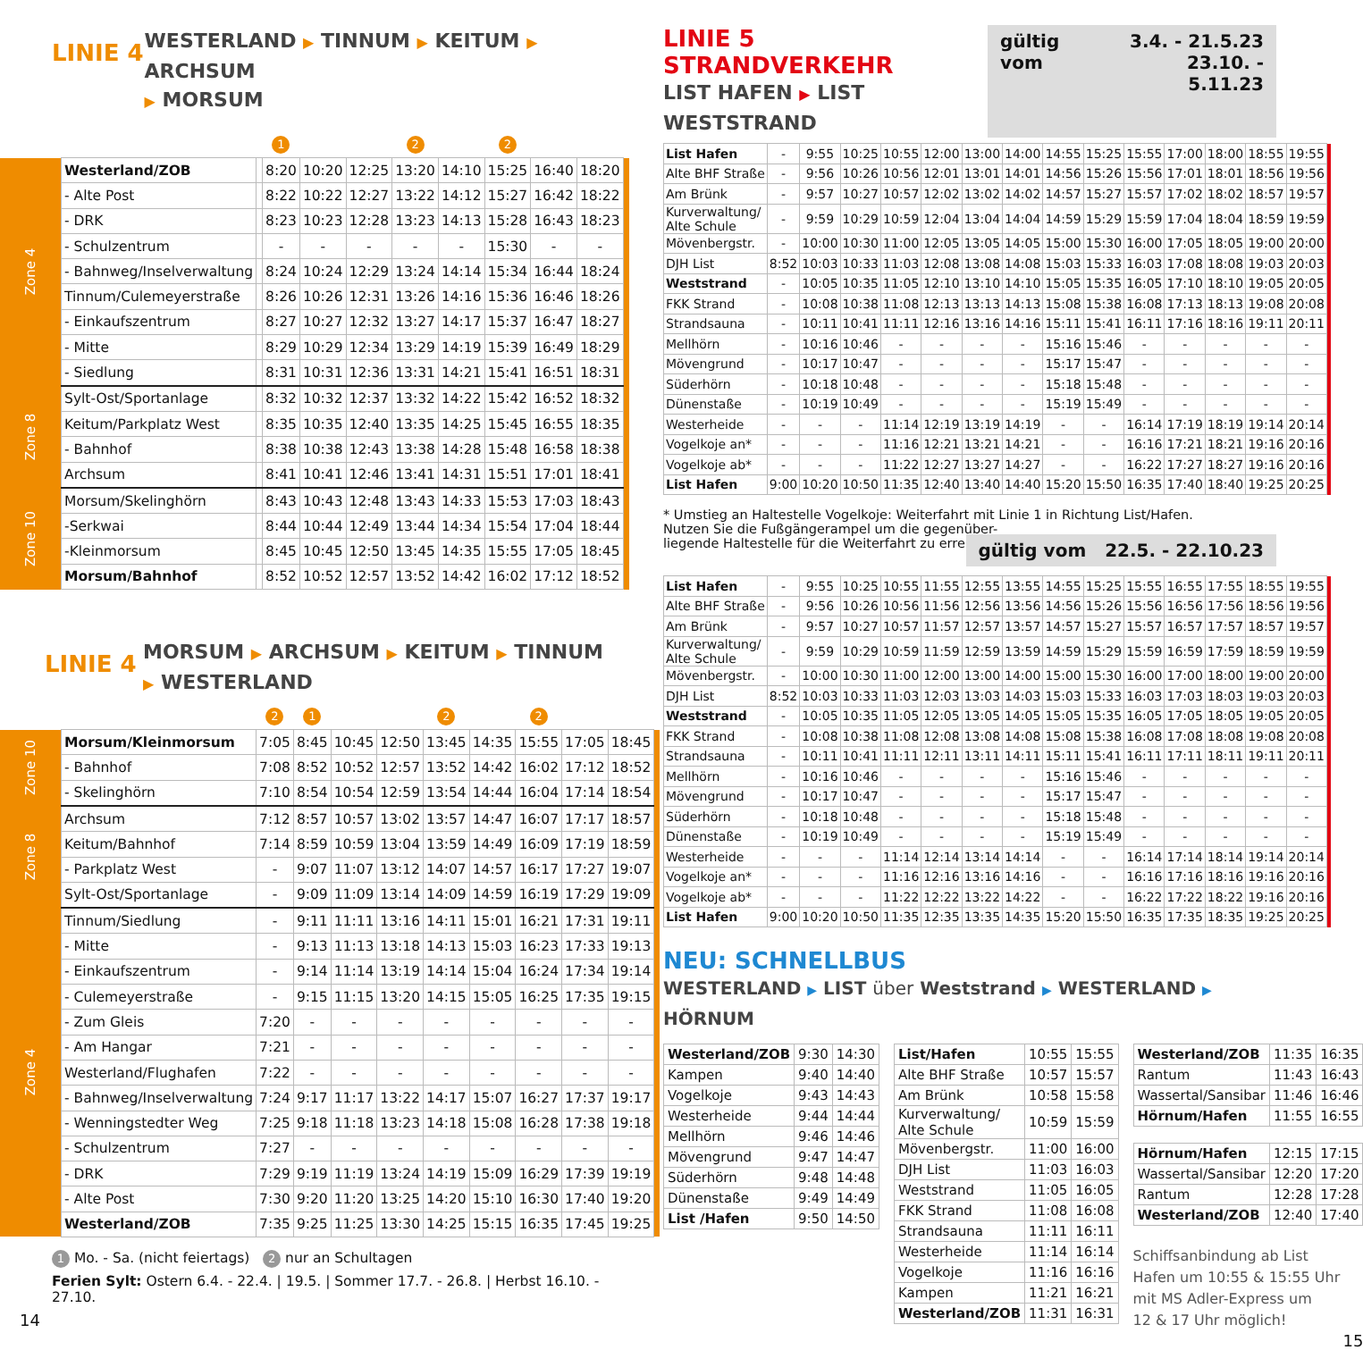LINIE 4
WESTERLAND ▶ TINNUM ▶ KEITUM ▶ ARCHSUM
▶ MORSUM
| | | | 1 | | | 2 | | 2 | | | |
| Zone 4 | Westerland/ZOB | | 8:20 | 10:20 | 12:25 | 13:20 | 14:10 | 15:25 | 16:40 | 18:20 | |
| | - Alte Post | | 8:22 | 10:22 | 12:27 | 13:22 | 14:12 | 15:27 | 16:42 | 18:22 | |
| | - DRK | | 8:23 | 10:23 | 12:28 | 13:23 | 14:13 | 15:28 | 16:43 | 18:23 | |
| | - Schulzentrum | | - | - | - | - | - | 15:30 | - | - | |
| | - Bahnweg/Inselverwaltung | | 8:24 | 10:24 | 12:29 | 13:24 | 14:14 | 15:34 | 16:44 | 18:24 | |
| | Tinnum/Culemeyerstraße | | 8:26 | 10:26 | 12:31 | 13:26 | 14:16 | 15:36 | 16:46 | 18:26 | |
| | - Einkaufszentrum | | 8:27 | 10:27 | 12:32 | 13:27 | 14:17 | 15:37 | 16:47 | 18:27 | |
| | - Mitte | | 8:29 | 10:29 | 12:34 | 13:29 | 14:19 | 15:39 | 16:49 | 18:29 | |
| | - Siedlung | | 8:31 | 10:31 | 12:36 | 13:31 | 14:21 | 15:41 | 16:51 | 18:31 | |
| Zone 8 | Sylt-Ost/Sportanlage | | 8:32 | 10:32 | 12:37 | 13:32 | 14:22 | 15:42 | 16:52 | 18:32 | |
| | Keitum/Parkplatz West | | 8:35 | 10:35 | 12:40 | 13:35 | 14:25 | 15:45 | 16:55 | 18:35 | |
| | - Bahnhof | | 8:38 | 10:38 | 12:43 | 13:38 | 14:28 | 15:48 | 16:58 | 18:38 | |
| | Archsum | | 8:41 | 10:41 | 12:46 | 13:41 | 14:31 | 15:51 | 17:01 | 18:41 | |
| Zone 10 | Morsum/Skelinghörn | | 8:43 | 10:43 | 12:48 | 13:43 | 14:33 | 15:53 | 17:03 | 18:43 | |
| | -Serkwai | | 8:44 | 10:44 | 12:49 | 13:44 | 14:34 | 15:54 | 17:04 | 18:44 | |
| | -Kleinmorsum | | 8:45 | 10:45 | 12:50 | 13:45 | 14:35 | 15:55 | 17:05 | 18:45 | |
| | Morsum/Bahnhof | | 8:52 | 10:52 | 12:57 | 13:52 | 14:42 | 16:02 | 17:12 | 18:52 | |
LINIE 4
MORSUM ▶ ARCHSUM ▶ KEITUM ▶ TINNUM
▶ WESTERLAND
| | | 2 | 1 | | | 2 | | 2 | | | |
| Zone 10 | Morsum/Kleinmorsum | 7:05 | 8:45 | 10:45 | 12:50 | 13:45 | 14:35 | 15:55 | 17:05 | 18:45 | |
| | - Bahnhof | 7:08 | 8:52 | 10:52 | 12:57 | 13:52 | 14:42 | 16:02 | 17:12 | 18:52 | |
| | - Skelinghörn | 7:10 | 8:54 | 10:54 | 12:59 | 13:54 | 14:44 | 16:04 | 17:14 | 18:54 | |
| Zone 8 | Archsum | 7:12 | 8:57 | 10:57 | 13:02 | 13:57 | 14:47 | 16:07 | 17:17 | 18:57 | |
| | Keitum/Bahnhof | 7:14 | 8:59 | 10:59 | 13:04 | 13:59 | 14:49 | 16:09 | 17:19 | 18:59 | |
| | - Parkplatz West | - | 9:07 | 11:07 | 13:12 | 14:07 | 14:57 | 16:17 | 17:27 | 19:07 | |
| | Sylt-Ost/Sportanlage | - | 9:09 | 11:09 | 13:14 | 14:09 | 14:59 | 16:19 | 17:29 | 19:09 | |
| Zone 4 | Tinnum/Siedlung | - | 9:11 | 11:11 | 13:16 | 14:11 | 15:01 | 16:21 | 17:31 | 19:11 | |
| | - Mitte | - | 9:13 | 11:13 | 13:18 | 14:13 | 15:03 | 16:23 | 17:33 | 19:13 | |
| | - Einkaufszentrum | - | 9:14 | 11:14 | 13:19 | 14:14 | 15:04 | 16:24 | 17:34 | 19:14 | |
| | - Culemeyerstraße | - | 9:15 | 11:15 | 13:20 | 14:15 | 15:05 | 16:25 | 17:35 | 19:15 | |
| | - Zum Gleis | 7:20 | - | - | - | - | - | - | - | - | |
| | - Am Hangar | 7:21 | - | - | - | - | - | - | - | - | |
| | Westerland/Flughafen | 7:22 | - | - | - | - | - | - | - | - | |
| | - Bahnweg/Inselverwaltung | 7:24 | 9:17 | 11:17 | 13:22 | 14:17 | 15:07 | 16:27 | 17:37 | 19:17 | |
| | - Wenningstedter Weg | 7:25 | 9:18 | 11:18 | 13:23 | 14:18 | 15:08 | 16:28 | 17:38 | 19:18 | |
| | - Schulzentrum | 7:27 | - | - | - | - | - | - | - | - | |
| | - DRK | 7:29 | 9:19 | 11:19 | 13:24 | 14:19 | 15:09 | 16:29 | 17:39 | 19:19 | |
| | - Alte Post | 7:30 | 9:20 | 11:20 | 13:25 | 14:20 | 15:10 | 16:30 | 17:40 | 19:20 | |
| | Westerland/ZOB | 7:35 | 9:25 | 11:25 | 13:30 | 14:25 | 15:15 | 16:35 | 17:45 | 19:25 | |
1 Mo. - Sa. (nicht feiertags) 2 nur an Schultagen
Ferien Sylt: Ostern 6.4. - 22.4. | 19.5. | Sommer 17.7. - 26.8. | Herbst 16.10. - 27.10.
14
LINIE 5 STRANDVERKEHR
LIST HAFEN ▶ LIST WESTSTRAND
gültig vom 3.4. - 21.5.23
23.10. - 5.11.23
| List Hafen | - | 9:55 | 10:25 | 10:55 | 12:00 | 13:00 | 14:00 | 14:55 | 15:25 | 15:55 | 17:00 | 18:00 | 18:55 | 19:55 | |
| Alte BHF Straße | - | 9:56 | 10:26 | 10:56 | 12:01 | 13:01 | 14:01 | 14:56 | 15:26 | 15:56 | 17:01 | 18:01 | 18:56 | 19:56 | |
| Am Brünk | - | 9:57 | 10:27 | 10:57 | 12:02 | 13:02 | 14:02 | 14:57 | 15:27 | 15:57 | 17:02 | 18:02 | 18:57 | 19:57 | |
| Kurverwaltung/ Alte Schule | - | 9:59 | 10:29 | 10:59 | 12:04 | 13:04 | 14:04 | 14:59 | 15:29 | 15:59 | 17:04 | 18:04 | 18:59 | 19:59 | |
| Mövenbergstr. | - | 10:00 | 10:30 | 11:00 | 12:05 | 13:05 | 14:05 | 15:00 | 15:30 | 16:00 | 17:05 | 18:05 | 19:00 | 20:00 | |
| DJH List | 8:52 | 10:03 | 10:33 | 11:03 | 12:08 | 13:08 | 14:08 | 15:03 | 15:33 | 16:03 | 17:08 | 18:08 | 19:03 | 20:03 | |
| Weststrand | - | 10:05 | 10:35 | 11:05 | 12:10 | 13:10 | 14:10 | 15:05 | 15:35 | 16:05 | 17:10 | 18:10 | 19:05 | 20:05 | |
| FKK Strand | - | 10:08 | 10:38 | 11:08 | 12:13 | 13:13 | 14:13 | 15:08 | 15:38 | 16:08 | 17:13 | 18:13 | 19:08 | 20:08 | |
| Strandsauna | - | 10:11 | 10:41 | 11:11 | 12:16 | 13:16 | 14:16 | 15:11 | 15:41 | 16:11 | 17:16 | 18:16 | 19:11 | 20:11 | |
| Mellhörn | - | 10:16 | 10:46 | - | - | - | - | 15:16 | 15:46 | - | - | - | - | - | |
| Mövengrund | - | 10:17 | 10:47 | - | - | - | - | 15:17 | 15:47 | - | - | - | - | - | |
| Süderhörn | - | 10:18 | 10:48 | - | - | - | - | 15:18 | 15:48 | - | - | - | - | - | |
| Dünenstaße | - | 10:19 | 10:49 | - | - | - | - | 15:19 | 15:49 | - | - | - | - | - | |
| Westerheide | - | - | - | 11:14 | 12:19 | 13:19 | 14:19 | - | - | 16:14 | 17:19 | 18:19 | 19:14 | 20:14 | |
| Vogelkoje an* | - | - | - | 11:16 | 12:21 | 13:21 | 14:21 | - | - | 16:16 | 17:21 | 18:21 | 19:16 | 20:16 | |
| Vogelkoje ab* | - | - | - | 11:22 | 12:27 | 13:27 | 14:27 | - | - | 16:22 | 17:27 | 18:27 | 19:16 | 20:16 | |
| List Hafen | 9:00 | 10:20 | 10:50 | 11:35 | 12:40 | 13:40 | 14:40 | 15:20 | 15:50 | 16:35 | 17:40 | 18:40 | 19:25 | 20:25 | |
* Umstieg an Haltestelle Vogelkoje: Weiterfahrt mit Linie 1 in Richtung List/Hafen.
Nutzen Sie die Fußgängerampel um die gegenüber-
liegende Haltestelle für die Weiterfahrt zu erreichen.
gültig vom 22.5. - 22.10.23
| List Hafen | - | 9:55 | 10:25 | 10:55 | 11:55 | 12:55 | 13:55 | 14:55 | 15:25 | 15:55 | 16:55 | 17:55 | 18:55 | 19:55 | |
| Alte BHF Straße | - | 9:56 | 10:26 | 10:56 | 11:56 | 12:56 | 13:56 | 14:56 | 15:26 | 15:56 | 16:56 | 17:56 | 18:56 | 19:56 | |
| Am Brünk | - | 9:57 | 10:27 | 10:57 | 11:57 | 12:57 | 13:57 | 14:57 | 15:27 | 15:57 | 16:57 | 17:57 | 18:57 | 19:57 | |
| Kurverwaltung/ Alte Schule | - | 9:59 | 10:29 | 10:59 | 11:59 | 12:59 | 13:59 | 14:59 | 15:29 | 15:59 | 16:59 | 17:59 | 18:59 | 19:59 | |
| Mövenbergstr. | - | 10:00 | 10:30 | 11:00 | 12:00 | 13:00 | 14:00 | 15:00 | 15:30 | 16:00 | 17:00 | 18:00 | 19:00 | 20:00 | |
| DJH List | 8:52 | 10:03 | 10:33 | 11:03 | 12:03 | 13:03 | 14:03 | 15:03 | 15:33 | 16:03 | 17:03 | 18:03 | 19:03 | 20:03 | |
| Weststrand | - | 10:05 | 10:35 | 11:05 | 12:05 | 13:05 | 14:05 | 15:05 | 15:35 | 16:05 | 17:05 | 18:05 | 19:05 | 20:05 | |
| FKK Strand | - | 10:08 | 10:38 | 11:08 | 12:08 | 13:08 | 14:08 | 15:08 | 15:38 | 16:08 | 17:08 | 18:08 | 19:08 | 20:08 | |
| Strandsauna | - | 10:11 | 10:41 | 11:11 | 12:11 | 13:11 | 14:11 | 15:11 | 15:41 | 16:11 | 17:11 | 18:11 | 19:11 | 20:11 | |
| Mellhörn | - | 10:16 | 10:46 | - | - | - | - | 15:16 | 15:46 | - | - | - | - | - | |
| Mövengrund | - | 10:17 | 10:47 | - | - | - | - | 15:17 | 15:47 | - | - | - | - | - | |
| Süderhörn | - | 10:18 | 10:48 | - | - | - | - | 15:18 | 15:48 | - | - | - | - | - | |
| Dünenstaße | - | 10:19 | 10:49 | - | - | - | - | 15:19 | 15:49 | - | - | - | - | - | |
| Westerheide | - | - | - | 11:14 | 12:14 | 13:14 | 14:14 | - | - | 16:14 | 17:14 | 18:14 | 19:14 | 20:14 | |
| Vogelkoje an* | - | - | - | 11:16 | 12:16 | 13:16 | 14:16 | - | - | 16:16 | 17:16 | 18:16 | 19:16 | 20:16 | |
| Vogelkoje ab* | - | - | - | 11:22 | 12:22 | 13:22 | 14:22 | - | - | 16:22 | 17:22 | 18:22 | 19:16 | 20:16 | |
| List Hafen | 9:00 | 10:20 | 10:50 | 11:35 | 12:35 | 13:35 | 14:35 | 15:20 | 15:50 | 16:35 | 17:35 | 18:35 | 19:25 | 20:25 | |
NEU: SCHNELLBUS
WESTERLAND ▶ LIST über Weststrand ▶ WESTERLAND ▶ HÖRNUM
| Westerland/ZOB | 9:30 | 14:30 |
| Kampen | 9:40 | 14:40 |
| Vogelkoje | 9:43 | 14:43 |
| Westerheide | 9:44 | 14:44 |
| Mellhörn | 9:46 | 14:46 |
| Mövengrund | 9:47 | 14:47 |
| Süderhörn | 9:48 | 14:48 |
| Dünenstaße | 9:49 | 14:49 |
| List /Hafen | 9:50 | 14:50 |
| List/Hafen | 10:55 | 15:55 |
| Alte BHF Straße | 10:57 | 15:57 |
| Am Brünk | 10:58 | 15:58 |
| Kurverwaltung/ Alte Schule | 10:59 | 15:59 |
| Mövenbergstr. | 11:00 | 16:00 |
| DJH List | 11:03 | 16:03 |
| Weststrand | 11:05 | 16:05 |
| FKK Strand | 11:08 | 16:08 |
| Strandsauna | 11:11 | 16:11 |
| Westerheide | 11:14 | 16:14 |
| Vogelkoje | 11:16 | 16:16 |
| Kampen | 11:21 | 16:21 |
| Westerland/ZOB | 11:31 | 16:31 |
| Westerland/ZOB | 11:35 | 16:35 |
| Rantum | 11:43 | 16:43 |
| Wassertal/Sansibar | 11:46 | 16:46 |
| Hörnum/Hafen | 11:55 | 16:55 |
| Hörnum/Hafen | 12:15 | 17:15 |
| Wassertal/Sansibar | 12:20 | 17:20 |
| Rantum | 12:28 | 17:28 |
| Westerland/ZOB | 12:40 | 17:40 |
Schiffsanbindung ab List
Hafen um 10:55 & 15:55 Uhr
mit MS Adler-Express um
12 & 17 Uhr möglich!
15